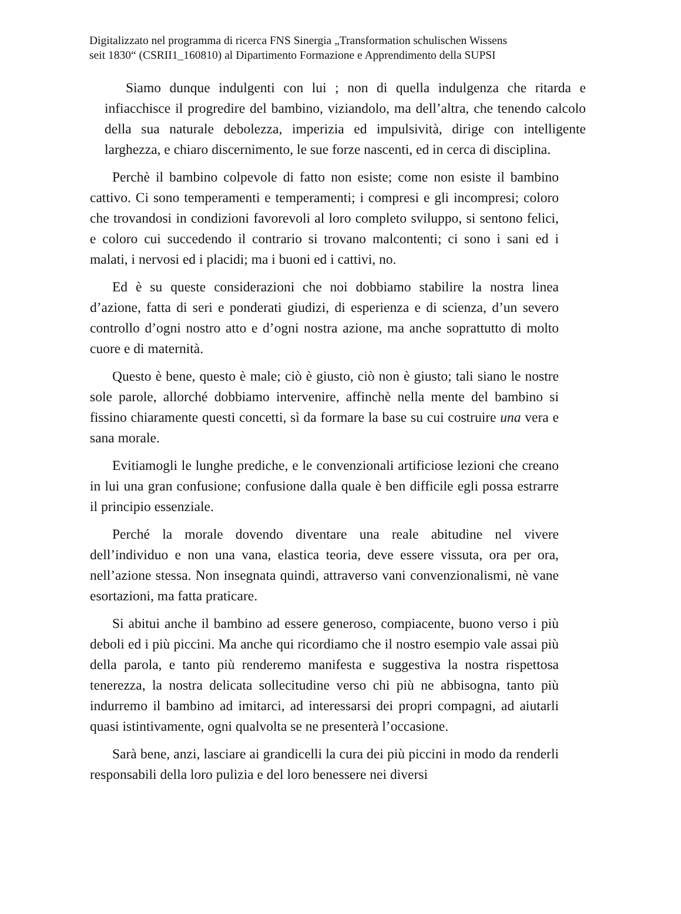Digitalizzato nel programma di ricerca FNS Sinergia „Transformation schulischen Wissens
seit 1830“ (CSRII1_160810) al Dipartimento Formazione e Apprendimento della SUPSI
Siamo dunque indulgenti con lui ; non di quella indulgenza che ritarda e infiacchisce il progredire del bambino, viziandolo, ma dell’altra, che tenendo calcolo della sua naturale debolezza, imperizia ed impulsività, dirige con intelligente larghezza, e chiaro discernimento, le sue forze nascenti, ed in cerca di disciplina.
Perchè il bambino colpevole di fatto non esiste; come non esiste il bambino cattivo. Ci sono temperamenti e temperamenti; i compresi e gli incompresi; coloro che trovandosi in condizioni favorevoli al loro completo sviluppo, si sentono felici, e coloro cui succedendo il contrario si trovano malcontenti; ci sono i sani ed i malati, i nervosi ed i placidi; ma i buoni ed i cattivi, no.
Ed è su queste considerazioni che noi dobbiamo stabilire la nostra linea d’azione, fatta di seri e ponderati giudizi, di esperienza e di scienza, d’un severo controllo d’ogni nostro atto e d’ogni nostra azione, ma anche soprattutto di molto cuore e di maternità.
Questo è bene, questo è male; ciò è giusto, ciò non è giusto; tali siano le nostre sole parole, allorché dobbiamo intervenire, affinchè nella mente del bambino si fissino chiaramente questi concetti, sì da formare la base su cui costruire una vera e sana morale.
Evitiamogli le lunghe prediche, e le convenzionali artificiose lezioni che creano in lui una gran confusione; confusione dalla quale è ben difficile egli possa estrarre il principio essenziale.
Perché la morale dovendo diventare una reale abitudine nel vivere dell’individuo e non una vana, elastica teoria, deve essere vissuta, ora per ora, nell’azione stessa. Non insegnata quindi, attraverso vani convenzionalismi, nè vane esortazioni, ma fatta praticare.
Si abitui anche il bambino ad essere generoso, compiacente, buono verso i più deboli ed i più piccini. Ma anche qui ricordiamo che il nostro esempio vale assai più della parola, e tanto più renderemo manifesta e suggestiva la nostra rispettosa tenerezza, la nostra delicata sollecitudine verso chi più ne abbisogna, tanto più indurremo il bambino ad imitarci, ad interessarsi dei propri compagni, ad aiutarli quasi istintivamente, ogni qualvolta se ne presenterà l’occasione.
Sarà bene, anzi, lasciare ai grandicelli la cura dei più piccini in modo da renderli responsabili della loro pulizia e del loro benessere nei diversi